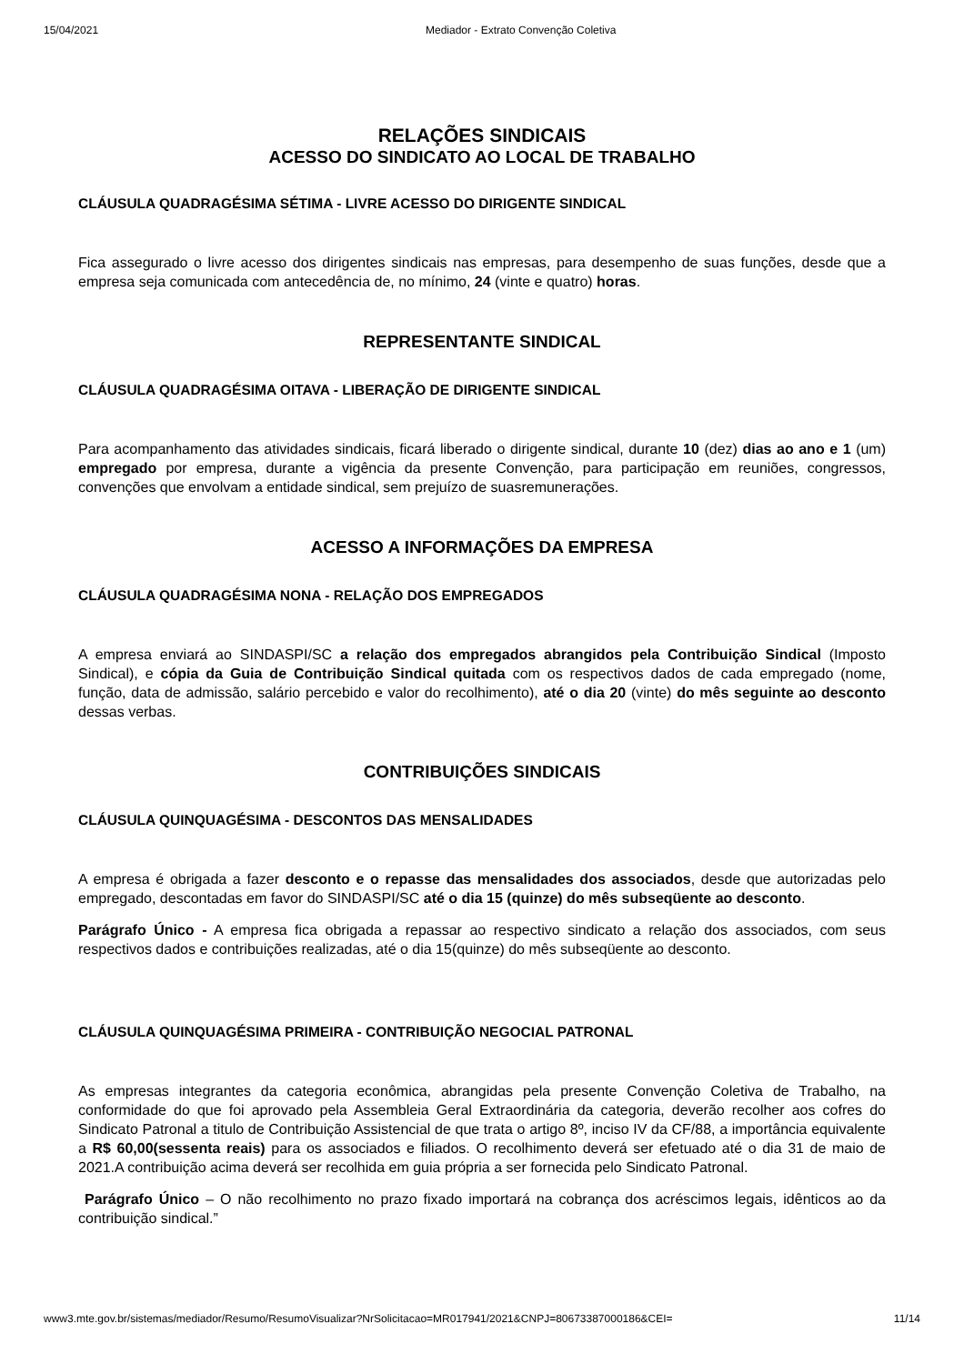15/04/2021 Mediador - Extrato Convenção Coletiva
RELAÇÕES SINDICAIS
ACESSO DO SINDICATO AO LOCAL DE TRABALHO
CLÁUSULA QUADRAGÉSIMA SÉTIMA - LIVRE ACESSO DO DIRIGENTE SINDICAL
Fica assegurado o livre acesso dos dirigentes sindicais nas empresas, para desempenho de suas funções, desde que a empresa seja comunicada com antecedência de, no mínimo, 24 (vinte e quatro) horas.
REPRESENTANTE SINDICAL
CLÁUSULA QUADRAGÉSIMA OITAVA - LIBERAÇÃO DE DIRIGENTE SINDICAL
Para acompanhamento das atividades sindicais, ficará liberado o dirigente sindical, durante 10 (dez) dias ao ano e 1 (um) empregado por empresa, durante a vigência da presente Convenção, para participação em reuniões, congressos, convenções que envolvam a entidade sindical, sem prejuízo de suasremunerações.
ACESSO A INFORMAÇÕES DA EMPRESA
CLÁUSULA QUADRAGÉSIMA NONA - RELAÇÃO DOS EMPREGADOS
A empresa enviará ao SINDASPI/SC a relação dos empregados abrangidos pela Contribuição Sindical (Imposto Sindical), e cópia da Guia de Contribuição Sindical quitada com os respectivos dados de cada empregado (nome, função, data de admissão, salário percebido e valor do recolhimento), até o dia 20 (vinte) do mês seguinte ao desconto dessas verbas.
CONTRIBUIÇÕES SINDICAIS
CLÁUSULA QUINQUAGÉSIMA - DESCONTOS DAS MENSALIDADES
A empresa é obrigada a fazer desconto e o repasse das mensalidades dos associados, desde que autorizadas pelo empregado, descontadas em favor do SINDASPI/SC até o dia 15 (quinze) do mês subseqüente ao desconto.
Parágrafo Único - A empresa fica obrigada a repassar ao respectivo sindicato a relação dos associados, com seus respectivos dados e contribuições realizadas, até o dia 15(quinze) do mês subseqüente ao desconto.
CLÁUSULA QUINQUAGÉSIMA PRIMEIRA - CONTRIBUIÇÃO NEGOCIAL PATRONAL
As empresas integrantes da categoria econômica, abrangidas pela presente Convenção Coletiva de Trabalho, na conformidade do que foi aprovado pela Assembleia Geral Extraordinária da categoria, deverão recolher aos cofres do Sindicato Patronal a titulo de Contribuição Assistencial de que trata o artigo 8º, inciso IV da CF/88, a importância equivalente a R$ 60,00(sessenta reais) para os associados e filiados. O recolhimento deverá ser efetuado até o dia 31 de maio de 2021.A contribuição acima deverá ser recolhida em guia própria a ser fornecida pelo Sindicato Patronal.
Parágrafo Único – O não recolhimento no prazo fixado importará na cobrança dos acréscimos legais, idênticos ao da contribuição sindical.”
www3.mte.gov.br/sistemas/mediador/Resumo/ResumoVisualizar?NrSolicitacao=MR017941/2021&CNPJ=80673387000186&CEI= 11/14